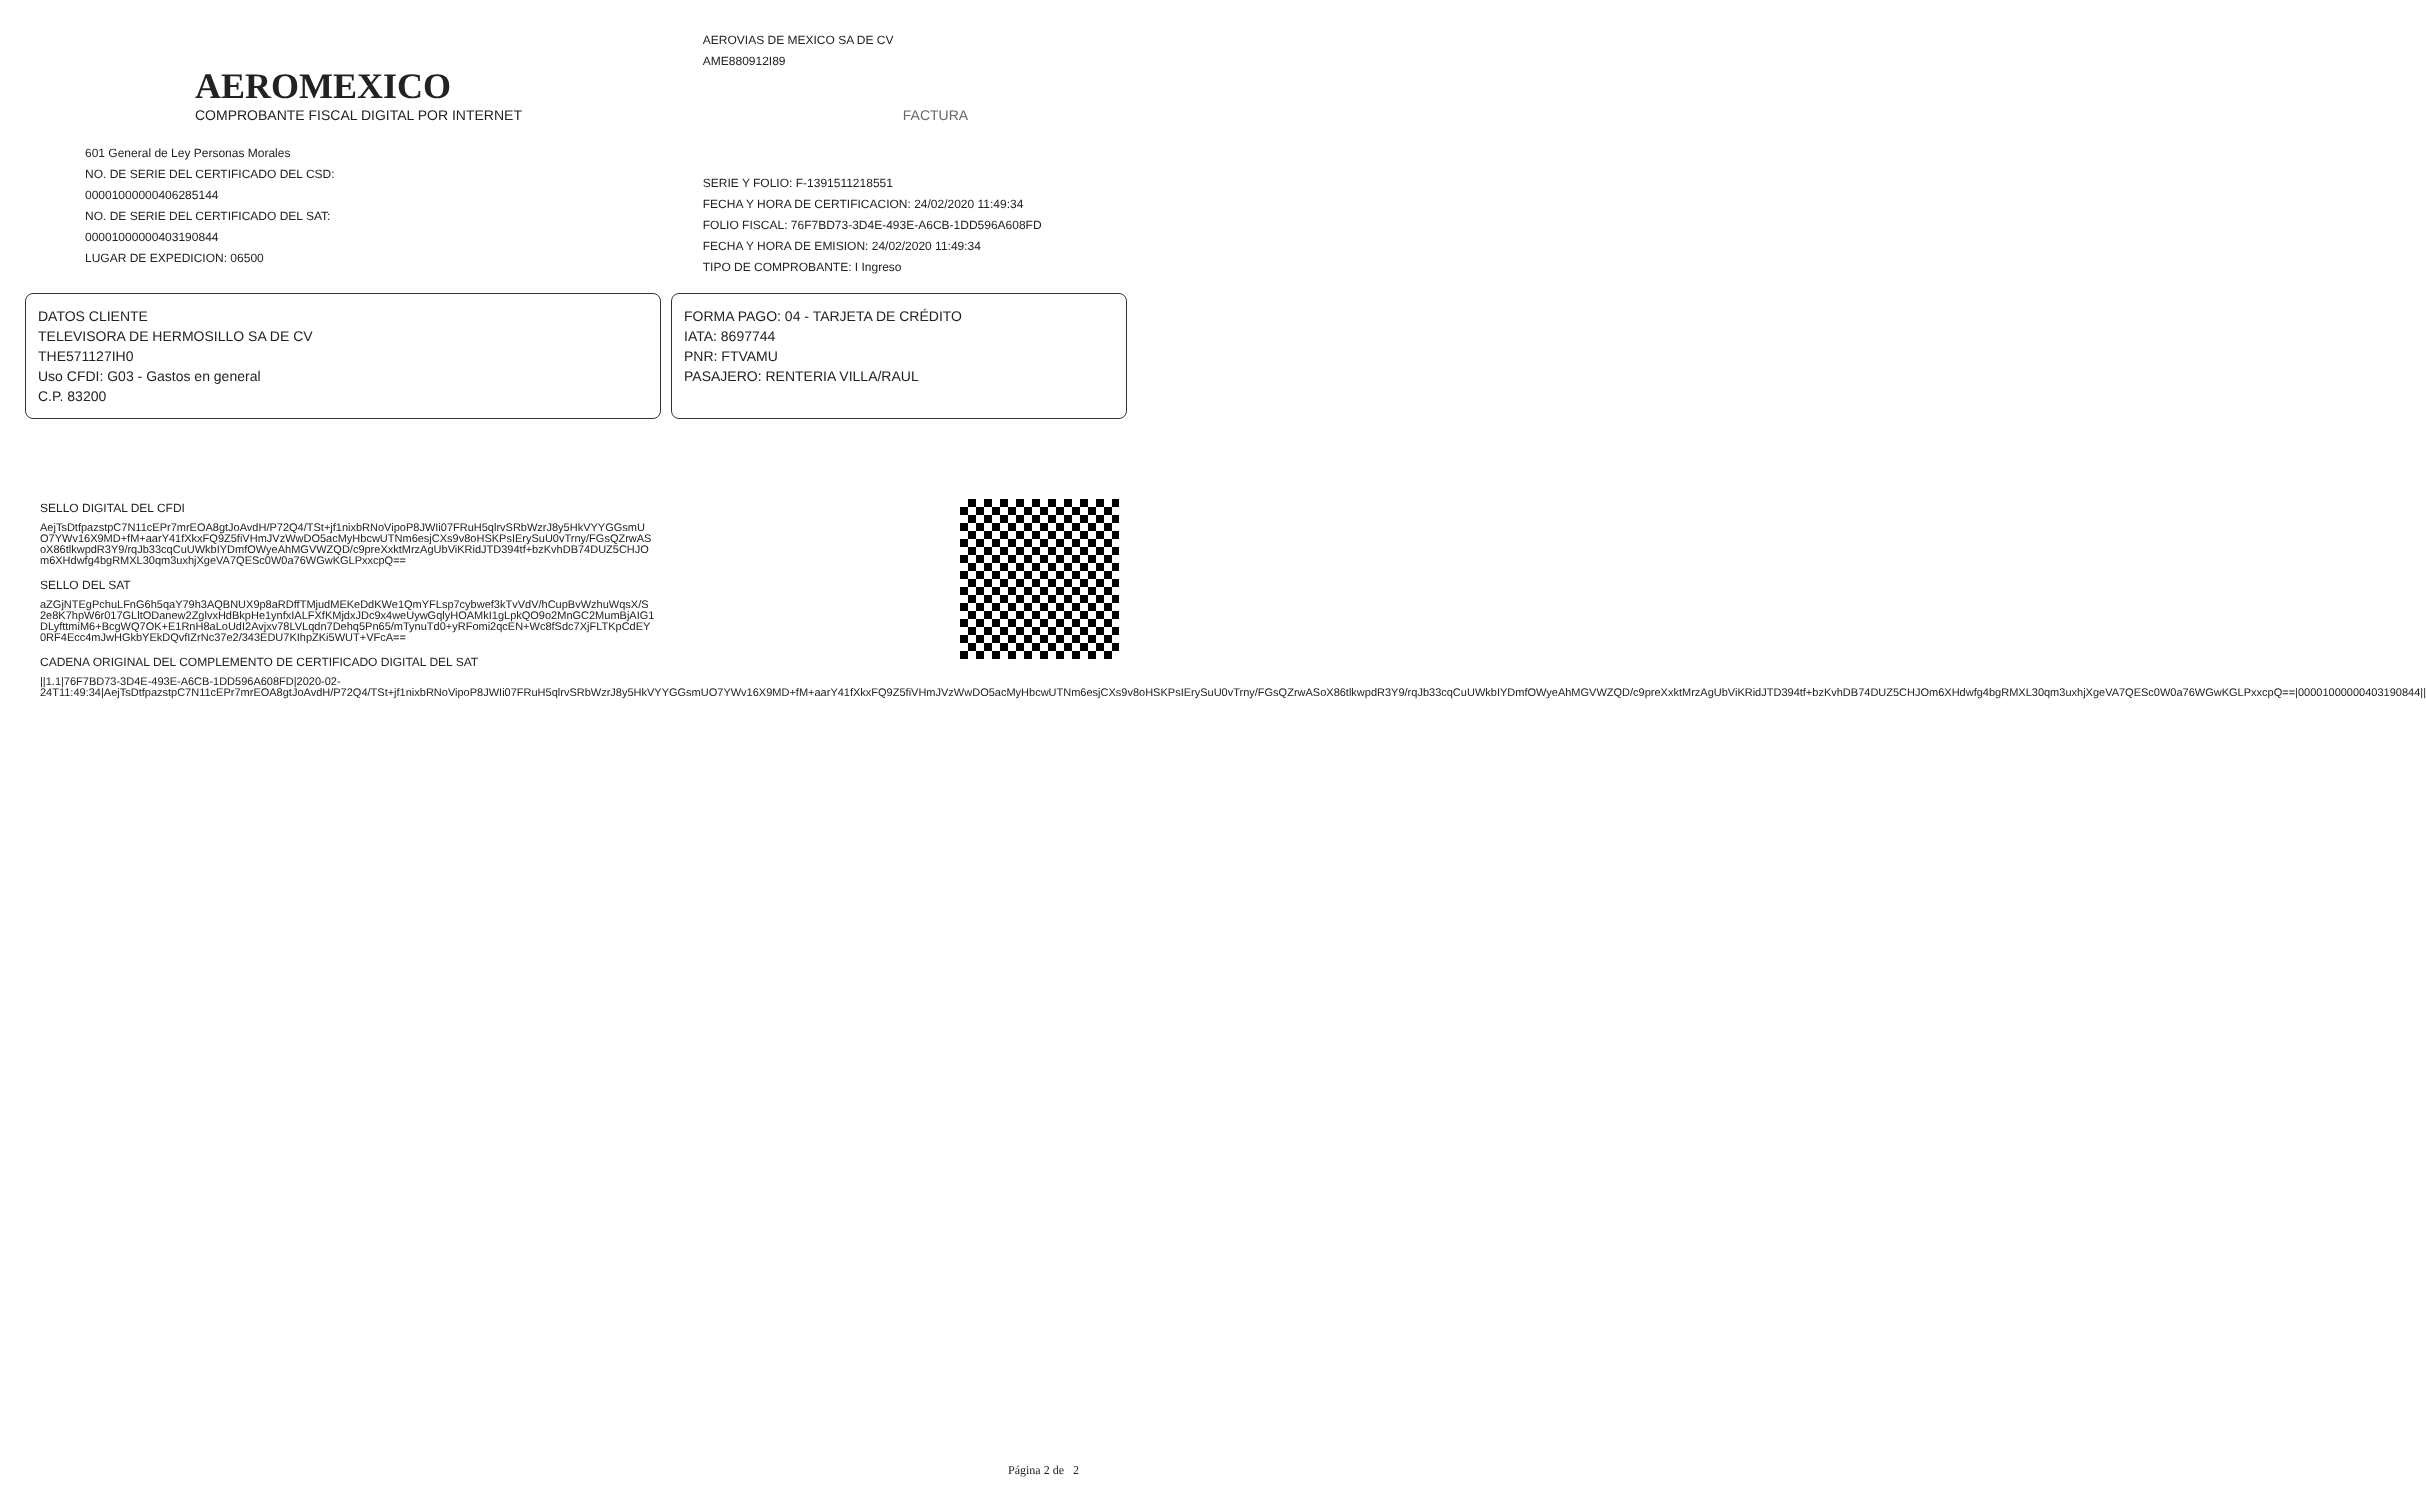AEROMEXICO
COMPROBANTE FISCAL DIGITAL POR INTERNET
601 General de Ley Personas Morales
NO. DE SERIE DEL CERTIFICADO DEL CSD:
00001000000406285144
NO. DE SERIE DEL CERTIFICADO DEL SAT:
00001000000403190844
LUGAR DE EXPEDICION: 06500
AEROVIAS DE MEXICO SA DE CV
AME880912I89
FACTURA
SERIE Y FOLIO: F-1391511218551
FECHA Y HORA DE CERTIFICACION: 24/02/2020 11:49:34
FOLIO FISCAL: 76F7BD73-3D4E-493E-A6CB-1DD596A608FD
FECHA Y HORA DE EMISION: 24/02/2020 11:49:34
TIPO DE COMPROBANTE: I Ingreso
DATOS CLIENTE
TELEVISORA DE HERMOSILLO SA DE CV
THE571127IH0
Uso CFDI: G03 - Gastos en general
C.P. 83200
FORMA PAGO: 04 - TARJETA DE CRÉDITO
IATA: 8697744
PNR: FTVAMU
PASAJERO: RENTERIA VILLA/RAUL
SELLO DIGITAL DEL CFDI
AejTsDtfpazstpC7N11cEPr7mrEOA8gtJoAvdH/P72Q4/TSt+jf1nixbRNoVipoP8JWIi07FRuH5qlrvSRbWzrJ8y5HkVYYGGsmU O7YWv16X9MD+fM+aarY41fXkxFQ9Z5fiVHmJVzWwDO5acMyHbcwUTNm6esjCXs9v8oHSKPsIErySuU0vTrny/FGsQZrwAS oX86tlkwpdR3Y9/rqJb33cqCuUWkbIYDmfOWyeAhMGVWZQD/c9preXxktMrzAgUbViKRidJTD394tf+bzKvhDB74DUZ5CHJO m6XHdwfg4bgRMXL30qm3uxhjXgeVA7QESc0W0a76WGwKGLPxxcpQ==
SELLO DEL SAT
aZGjNTEgPchuLFnG6h5qaY79h3AQBNUX9p8aRDffTMjudMEKeDdKWe1QmYFLsp7cybwef3kTvVdV/hCupBvWzhuWqsX/S 2e8K7hpW6r017GLltODanew2ZglvxHdBkpHe1ynfxIALFXfKMjdxJDc9x4weUywGqlyHOAMkI1gLpkQO9o2MnGC2MumBjAIG1 DLyfttmiM6+BcgWQ7OK+E1RnH8aLoUdI2Avjxv78LVLqdn7Dehq5Pn65/mTynuTd0+yRFomi2qcEN+Wc8fSdc7XjFLTKpCdEY 0RF4Ecc4mJwHGkbYEkDQvfIZrNc37e2/343EDU7KIhpZKi5WUT+VFcA==
CADENA ORIGINAL DEL COMPLEMENTO DE CERTIFICADO DIGITAL DEL SAT
||1.1|76F7BD73-3D4E-493E-A6CB-1DD596A608FD|2020-02-24T11:49:34|AejTsDtfpazstpC7N11cEPr7mrEOA8gtJoAvdH/P72Q4/TSt+jf1nixbRNoVipoP8JWIi07FRuH5qlrvSRbWzrJ8y5HkVYYGGsmUO7YWv16X9MD+fM+aarY41fXkxFQ9Z5fiVHmJVzWwDO5acMyHbcwUTNm6esjCXs9v8oHSKPsIErySuU0vTrny/FGsQZrwASoX86tlkwpdR3Y9/rqJb33cqCuUWkbIYDmfOWyeAhMGVWZQD/c9preXxktMrzAgUbViKRidJTD394tf+bzKvhDB74DUZ5CHJOm6XHdwfg4bgRMXL30qm3uxhjXgeVA7QESc0W0a76WGwKGLPxxcpQ==|00001000000403190844||
Página 2 de 2